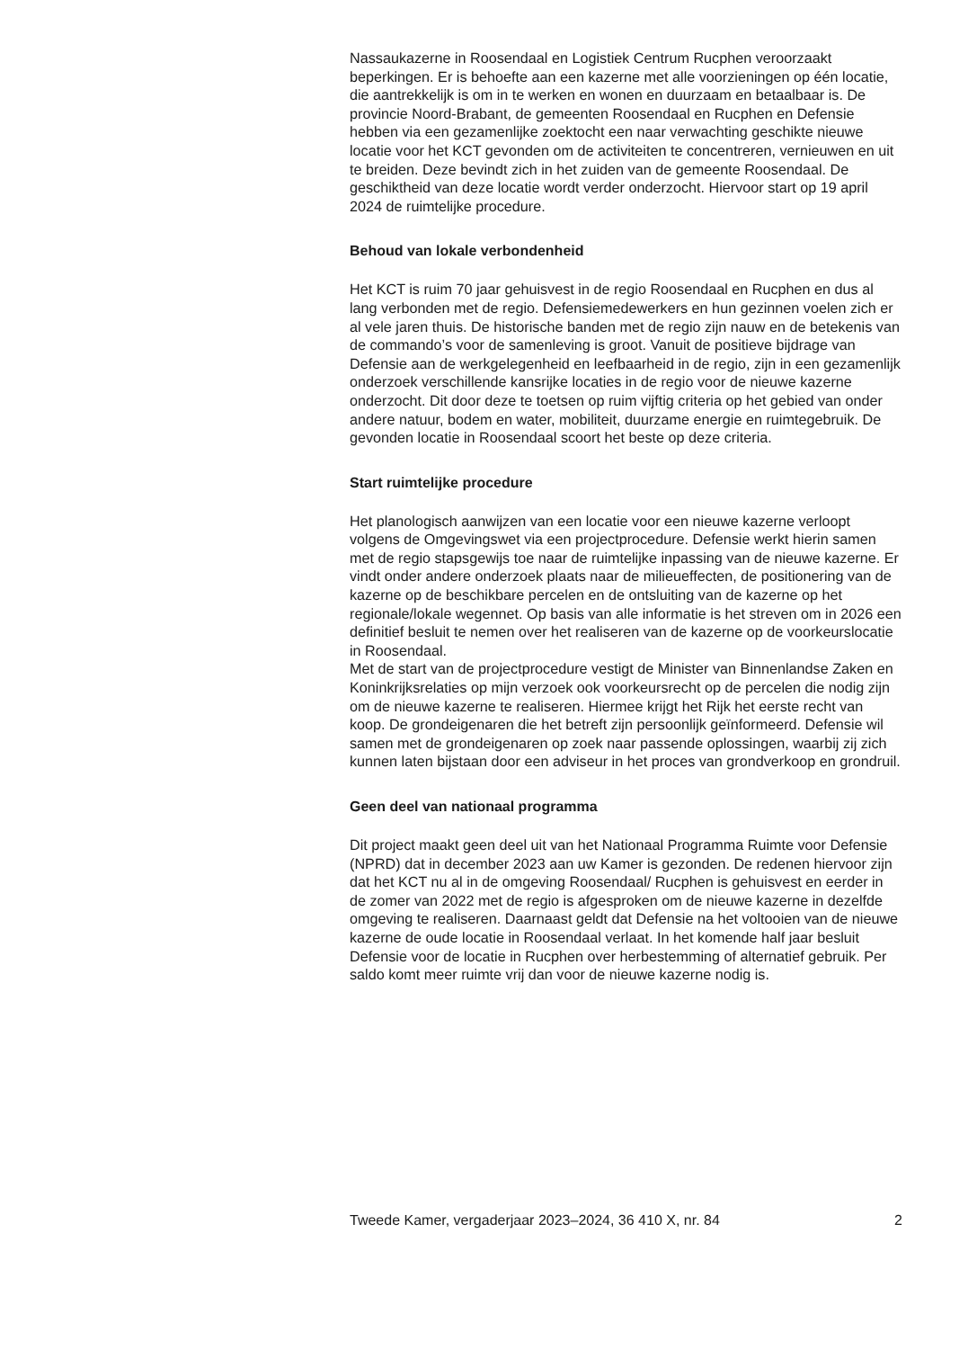Nassaukazerne in Roosendaal en Logistiek Centrum Rucphen veroorzaakt beperkingen. Er is behoefte aan een kazerne met alle voorzieningen op één locatie, die aantrekkelijk is om in te werken en wonen en duurzaam en betaalbaar is. De provincie Noord-Brabant, de gemeenten Roosendaal en Rucphen en Defensie hebben via een gezamenlijke zoektocht een naar verwachting geschikte nieuwe locatie voor het KCT gevonden om de activiteiten te concentreren, vernieuwen en uit te breiden. Deze bevindt zich in het zuiden van de gemeente Roosendaal. De geschiktheid van deze locatie wordt verder onderzocht. Hiervoor start op 19 april 2024 de ruimtelijke procedure.
Behoud van lokale verbondenheid
Het KCT is ruim 70 jaar gehuisvest in de regio Roosendaal en Rucphen en dus al lang verbonden met de regio. Defensiemedewerkers en hun gezinnen voelen zich er al vele jaren thuis. De historische banden met de regio zijn nauw en de betekenis van de commando’s voor de samenleving is groot. Vanuit de positieve bijdrage van Defensie aan de werkgelegenheid en leefbaarheid in de regio, zijn in een gezamenlijk onderzoek verschillende kansrijke locaties in de regio voor de nieuwe kazerne onderzocht. Dit door deze te toetsen op ruim vijftig criteria op het gebied van onder andere natuur, bodem en water, mobiliteit, duurzame energie en ruimtegebruik. De gevonden locatie in Roosendaal scoort het beste op deze criteria.
Start ruimtelijke procedure
Het planologisch aanwijzen van een locatie voor een nieuwe kazerne verloopt volgens de Omgevingswet via een projectprocedure. Defensie werkt hierin samen met de regio stapsgewijs toe naar de ruimtelijke inpassing van de nieuwe kazerne. Er vindt onder andere onderzoek plaats naar de milieueffecten, de positionering van de kazerne op de beschikbare percelen en de ontsluiting van de kazerne op het regionale/lokale wegennet. Op basis van alle informatie is het streven om in 2026 een definitief besluit te nemen over het realiseren van de kazerne op de voorkeurslocatie in Roosendaal.
Met de start van de projectprocedure vestigt de Minister van Binnenlandse Zaken en Koninkrijksrelaties op mijn verzoek ook voorkeursrecht op de percelen die nodig zijn om de nieuwe kazerne te realiseren. Hiermee krijgt het Rijk het eerste recht van koop. De grondeigenaren die het betreft zijn persoonlijk geïnformeerd. Defensie wil samen met de grondeigenaren op zoek naar passende oplossingen, waarbij zij zich kunnen laten bijstaan door een adviseur in het proces van grondverkoop en grondruil.
Geen deel van nationaal programma
Dit project maakt geen deel uit van het Nationaal Programma Ruimte voor Defensie (NPRD) dat in december 2023 aan uw Kamer is gezonden. De redenen hiervoor zijn dat het KCT nu al in de omgeving Roosendaal/ Rucphen is gehuisvest en eerder in de zomer van 2022 met de regio is afgesproken om de nieuwe kazerne in dezelfde omgeving te realiseren. Daarnaast geldt dat Defensie na het voltooien van de nieuwe kazerne de oude locatie in Roosendaal verlaat. In het komende half jaar besluit Defensie voor de locatie in Rucphen over herbestemming of alternatief gebruik. Per saldo komt meer ruimte vrij dan voor de nieuwe kazerne nodig is.
Tweede Kamer, vergaderjaar 2023–2024, 36 410 X, nr. 84 2